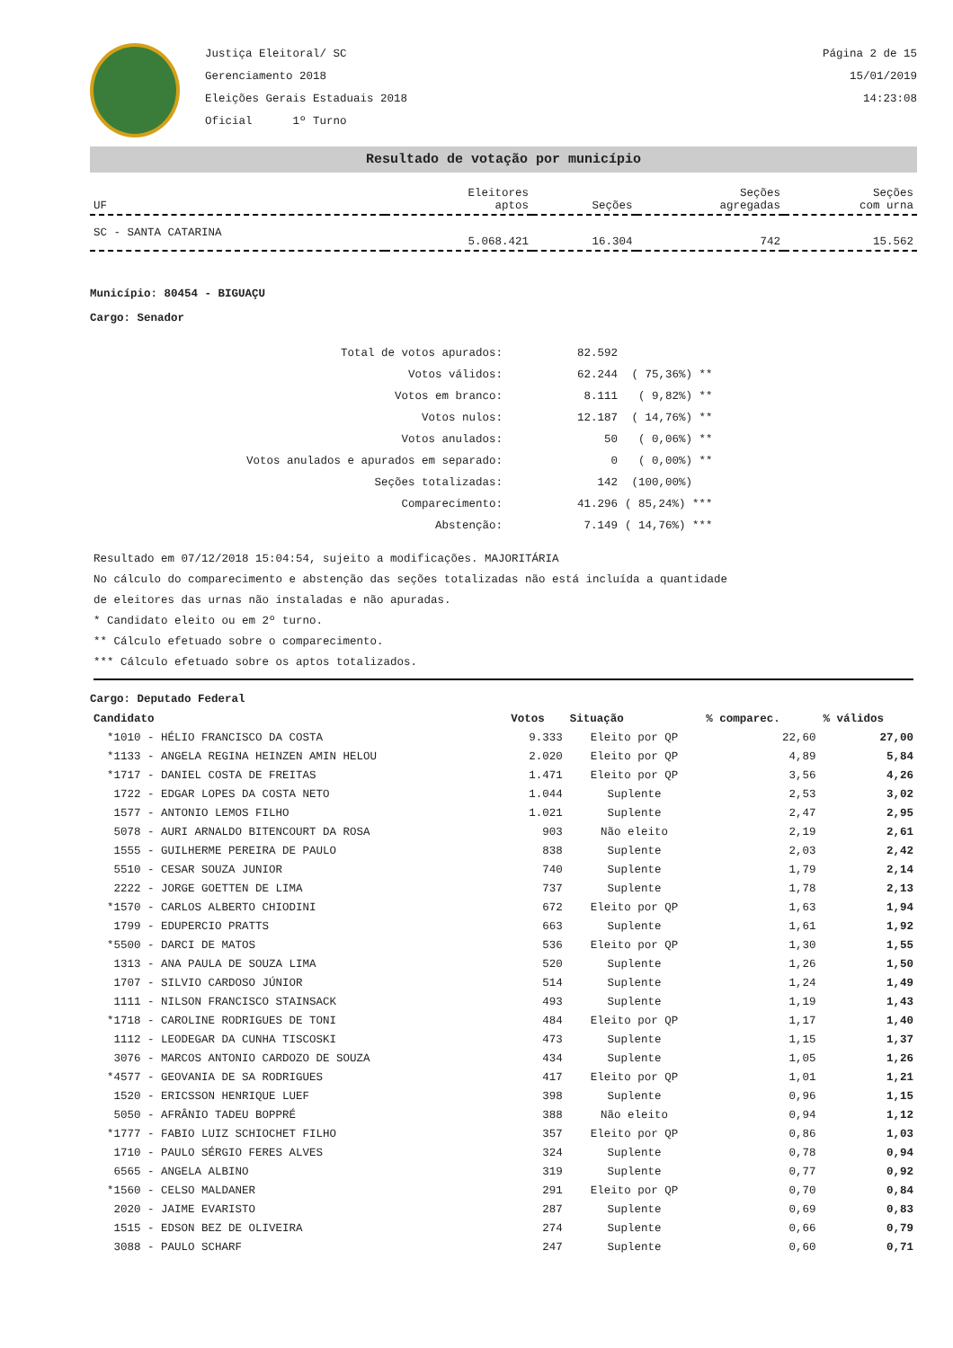Justiça Eleitoral/ SC
Gerenciamento 2018
Eleições Gerais Estaduais 2018
Oficial 1º Turno
Página 2 de 15
15/01/2019
14:23:08
Resultado de votação por município
| UF | Eleitores aptos | Seções | Seções agregadas | Seções com urna |
| --- | --- | --- | --- | --- |
| SC - SANTA CATARINA | 5.068.421 | 16.304 | 742 | 15.562 |
Município: 80454 - BIGUAÇU
Cargo: Senador
| Total de votos apurados: | 82.592 | |
| Votos válidos: | 62.244 | ( 75,36%) ** |
| Votos em branco: | 8.111 | ( 9,82%) ** |
| Votos nulos: | 12.187 | ( 14,76%) ** |
| Votos anulados: | 50 | ( 0,06%) ** |
| Votos anulados e apurados em separado: | 0 | ( 0,00%) ** |
| Seções totalizadas: | 142 | (100,00%) |
| Comparecimento: | 41.296 | ( 85,24%) *** |
| Abstenção: | 7.149 | ( 14,76%) *** |
Resultado em 07/12/2018 15:04:54, sujeito a modificações. MAJORITÁRIA
No cálculo do comparecimento e abstenção das seções totalizadas não está incluída a quantidade
de eleitores das urnas não instaladas e não apuradas.
* Candidato eleito ou em 2º turno.
** Cálculo efetuado sobre o comparecimento.
*** Cálculo efetuado sobre os aptos totalizados.
Cargo: Deputado Federal
| Candidato | Votos | Situação | % comparec. | % válidos |
| --- | --- | --- | --- | --- |
| *1010 - HÉLIO FRANCISCO DA COSTA | 9.333 | Eleito por QP | 22,60 | 27,00 |
| *1133 - ANGELA REGINA HEINZEN AMIN HELOU | 2.020 | Eleito por QP | 4,89 | 5,84 |
| *1717 - DANIEL COSTA DE FREITAS | 1.471 | Eleito por QP | 3,56 | 4,26 |
| 1722 - EDGAR LOPES DA COSTA NETO | 1.044 | Suplente | 2,53 | 3,02 |
| 1577 - ANTONIO LEMOS FILHO | 1.021 | Suplente | 2,47 | 2,95 |
| 5078 - AURI ARNALDO BITENCOURT DA ROSA | 903 | Não eleito | 2,19 | 2,61 |
| 1555 - GUILHERME PEREIRA DE PAULO | 838 | Suplente | 2,03 | 2,42 |
| 5510 - CESAR SOUZA JUNIOR | 740 | Suplente | 1,79 | 2,14 |
| 2222 - JORGE GOETTEN DE LIMA | 737 | Suplente | 1,78 | 2,13 |
| *1570 - CARLOS ALBERTO CHIODINI | 672 | Eleito por QP | 1,63 | 1,94 |
| 1799 - EDUPERCIO PRATTS | 663 | Suplente | 1,61 | 1,92 |
| *5500 - DARCI DE MATOS | 536 | Eleito por QP | 1,30 | 1,55 |
| 1313 - ANA PAULA DE SOUZA LIMA | 520 | Suplente | 1,26 | 1,50 |
| 1707 - SILVIO CARDOSO JÚNIOR | 514 | Suplente | 1,24 | 1,49 |
| 1111 - NILSON FRANCISCO STAINSACK | 493 | Suplente | 1,19 | 1,43 |
| *1718 - CAROLINE RODRIGUES DE TONI | 484 | Eleito por QP | 1,17 | 1,40 |
| 1112 - LEODEGAR DA CUNHA TISCOSKI | 473 | Suplente | 1,15 | 1,37 |
| 3076 - MARCOS ANTONIO CARDOZO DE SOUZA | 434 | Suplente | 1,05 | 1,26 |
| *4577 - GEOVANIA DE SA RODRIGUES | 417 | Eleito por QP | 1,01 | 1,21 |
| 1520 - ERICSSON HENRIQUE LUEF | 398 | Suplente | 0,96 | 1,15 |
| 5050 - AFRÂNIO TADEU BOPPRÉ | 388 | Não eleito | 0,94 | 1,12 |
| *1777 - FABIO LUIZ SCHIOCHET FILHO | 357 | Eleito por QP | 0,86 | 1,03 |
| 1710 - PAULO SÉRGIO FERES ALVES | 324 | Suplente | 0,78 | 0,94 |
| 6565 - ANGELA ALBINO | 319 | Suplente | 0,77 | 0,92 |
| *1560 - CELSO MALDANER | 291 | Eleito por QP | 0,70 | 0,84 |
| 2020 - JAIME EVARISTO | 287 | Suplente | 0,69 | 0,83 |
| 1515 - EDSON BEZ DE OLIVEIRA | 274 | Suplente | 0,66 | 0,79 |
| 3088 - PAULO SCHARF | 247 | Suplente | 0,60 | 0,71 |